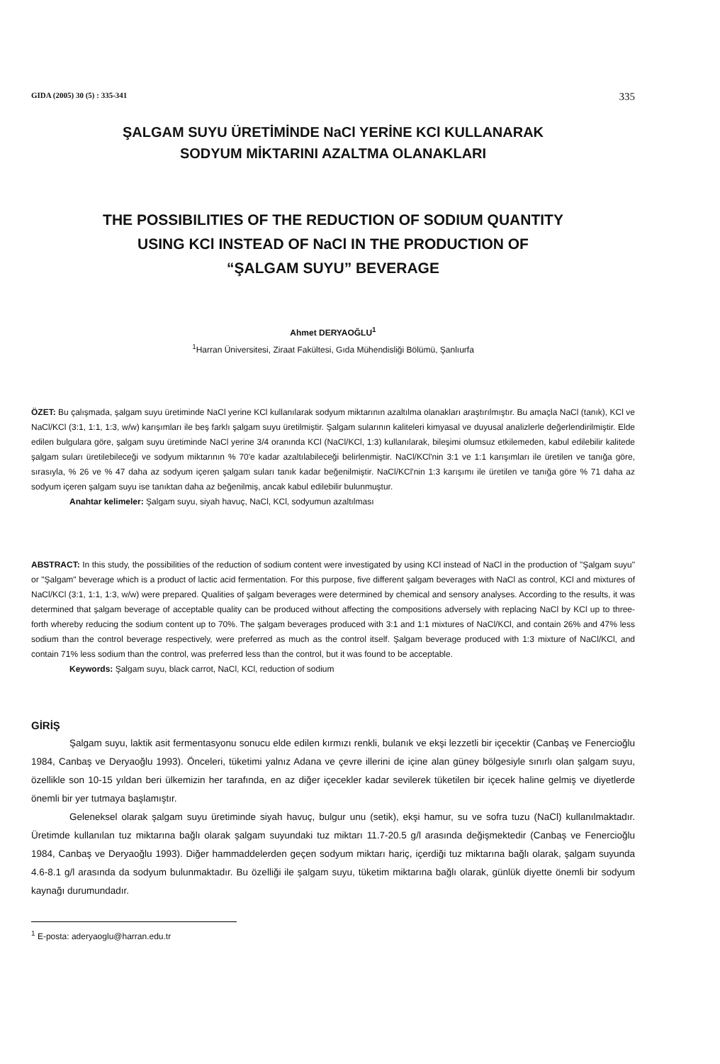GIDA (2005) 30 (5) : 335-341 335
ŞALGAM SUYU ÜRETİMİNDE NaCl YERİNE KCl KULLANARAK
SODYUM MİKTARINI AZALTMA OLANAKLARI
THE POSSIBILITIES OF THE REDUCTION OF SODIUM QUANTITY
USING KCl INSTEAD OF NaCl IN THE PRODUCTION OF
“ŞALGAM SUYU” BEVERAGE
Ahmet DERYAOĞLU<sup>1</sup>
<sup>1</sup> Harran Üniversitesi, Ziraat Fakültesi, Gıda Mühendisliği Bölümü, Şanlıurfa
ÖZET: Bu çalışmada, şalgam suyu üretiminde NaCl yerine KCl kullanılarak sodyum miktarının azaltılma olanakları araştırılmıştır. Bu amaçla NaCl (tanık), KCl ve NaCl/KCl (3:1, 1:1, 1:3, w/w) karışımları ile beş farklı şalgam suyu üretilmiştir. Şalgam sularının kaliteleri kimyasal ve duyusal analizlerle değerlendirilmiştir. Elde edilen bulgulara göre, şalgam suyu üretiminde NaCl yerine 3/4 oranında KCl (NaCl/KCl, 1:3) kullanılarak, bileşimi olumsuz etkilemeden, kabul edilebilir kalitede şalgam suları üretilebileceği ve sodyum miktarının % 70'e kadar azaltılabileceği belirlenmiştir. NaCl/KCl'nin 3:1 ve 1:1 karışımları ile üretilen ve tanığa göre, sırasıyla, % 26 ve % 47 daha az sodyum içeren şalgam suları tanık kadar beğenilmiştir. NaCl/KCl'nin 1:3 karışımı ile üretilen ve tanığa göre % 71 daha az sodyum içeren şalgam suyu ise tanıktan daha az beğenilmiş, ancak kabul edilebilir bulunmuştur.
Anahtar kelimeler: Şalgam suyu, siyah havuç, NaCl, KCl, sodyumun azaltılması
ABSTRACT: In this study, the possibilities of the reduction of sodium content were investigated by using KCl instead of NaCl in the production of "Şalgam suyu" or "Şalgam" beverage which is a product of lactic acid fermentation. For this purpose, five different şalgam beverages with NaCl as control, KCl and mixtures of NaCl/KCl (3:1, 1:1, 1:3, w/w) were prepared. Qualities of şalgam beverages were determined by chemical and sensory analyses. According to the results, it was determined that şalgam beverage of acceptable quality can be produced without affecting the compositions adversely with replacing NaCl by KCl up to three-forth whereby reducing the sodium content up to 70%. The şalgam beverages produced with 3:1 and 1:1 mixtures of NaCl/KCl, and contain 26% and 47% less sodium than the control beverage respectively, were preferred as much as the control itself. Şalgam beverage produced with 1:3 mixture of NaCl/KCl, and contain 71% less sodium than the control, was preferred less than the control, but it was found to be acceptable.
Keywords: Şalgam suyu, black carrot, NaCl, KCl, reduction of sodium
GİRİŞ
Şalgam suyu, laktik asit fermentasyonu sonucu elde edilen kırmızı renkli, bulanık ve ekşi lezzetli bir içecektir (Canbaş ve Fenercioğlu 1984, Canbaş ve Deryaoğlu 1993). Önceleri, tüketimi yalnız Adana ve çevre illerini de içine alan güney bölgesiyle sınırlı olan şalgam suyu, özellikle son 10-15 yıldan beri ülkemizin her tarafında, en az diğer içecekler kadar sevilerek tüketilen bir içecek haline gelmiş ve diyetlerde önemli bir yer tutmaya başlamıştır.
Geleneksel olarak şalgam suyu üretiminde siyah havuç, bulgur unu (setik), ekşi hamur, su ve sofra tuzu (NaCl) kullanılmaktadır. Üretimde kullanılan tuz miktarına bağlı olarak şalgam suyundaki tuz miktarı 11.7-20.5 g/l arasında değişmektedir (Canbaş ve Fenercioğlu 1984, Canbaş ve Deryaoğlu 1993). Diğer hammaddelerden geçen sodyum miktarı hariç, içerdiği tuz miktarına bağlı olarak, şalgam suyunda 4.6-8.1 g/l arasında da sodyum bulunmaktadır. Bu özelliği ile şalgam suyu, tüketim miktarına bağlı olarak, günlük diyette önemli bir sodyum kaynağı durumundadır.
<sup>1</sup> E-posta: aderyaoglu@harran.edu.tr